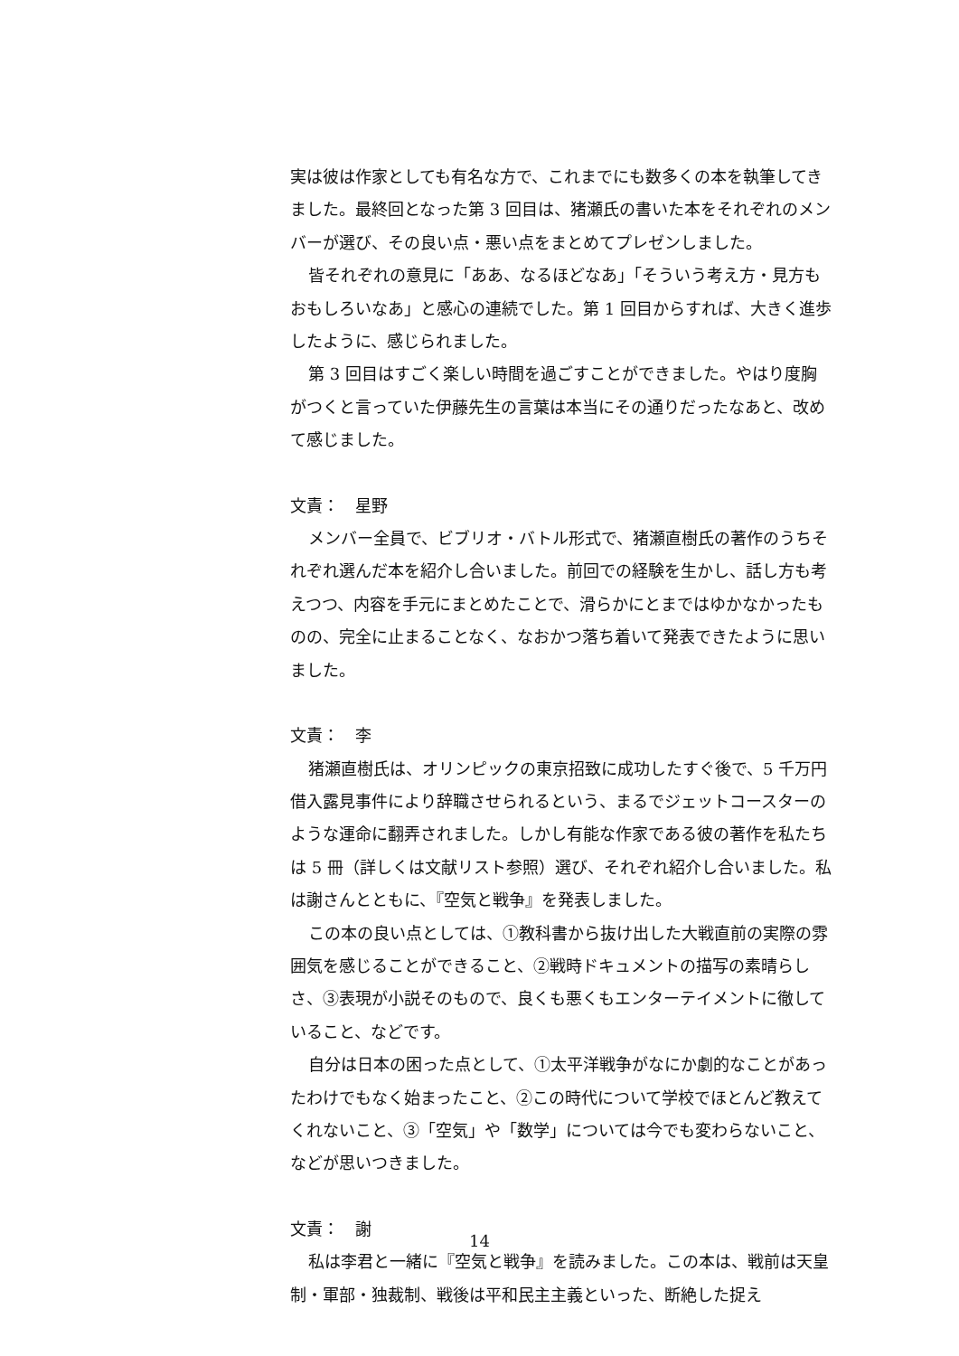実は彼は作家としても有名な方で、これまでにも数多くの本を執筆してきました。最終回となった第 3 回目は、猪瀬氏の書いた本をそれぞれのメンバーが選び、その良い点・悪い点をまとめてプレゼンしました。
皆それぞれの意見に「ああ、なるほどなあ」「そういう考え方・見方もおもしろいなあ」と感心の連続でした。第 1 回目からすれば、大きく進歩したように、感じられました。
第 3 回目はすごく楽しい時間を過ごすことができました。やはり度胸がつくと言っていた伊藤先生の言葉は本当にその通りだったなあと、改めて感じました。
文責：　星野
メンバー全員で、ビブリオ・バトル形式で、猪瀬直樹氏の著作のうちそれぞれ選んだ本を紹介し合いました。前回での経験を生かし、話し方も考えつつ、内容を手元にまとめたことで、滑らかにとまではゆかなかったものの、完全に止まることなく、なおかつ落ち着いて発表できたように思いました。
文責：　李
猪瀬直樹氏は、オリンピックの東京招致に成功したすぐ後で、5 千万円借入露見事件により辞職させられるという、まるでジェットコースターのような運命に翻弄されました。しかし有能な作家である彼の著作を私たちは 5 冊（詳しくは文献リスト参照）選び、それぞれ紹介し合いました。私は謝さんとともに、『空気と戦争』を発表しました。
この本の良い点としては、①教科書から抜け出した大戦直前の実際の雰囲気を感じることができること、②戦時ドキュメントの描写の素晴らしさ、③表現が小説そのもので、良くも悪くもエンターテイメントに徹していること、などです。
自分は日本の困った点として、①太平洋戦争がなにか劇的なことがあったわけでもなく始まったこと、②この時代について学校でほとんど教えてくれないこと、③「空気」や「数学」については今でも変わらないこと、などが思いつきました。
文責：　謝
私は李君と一緒に『空気と戦争』を読みました。この本は、戦前は天皇制・軍部・独裁制、戦後は平和民主主義といった、断絶した捉え
14